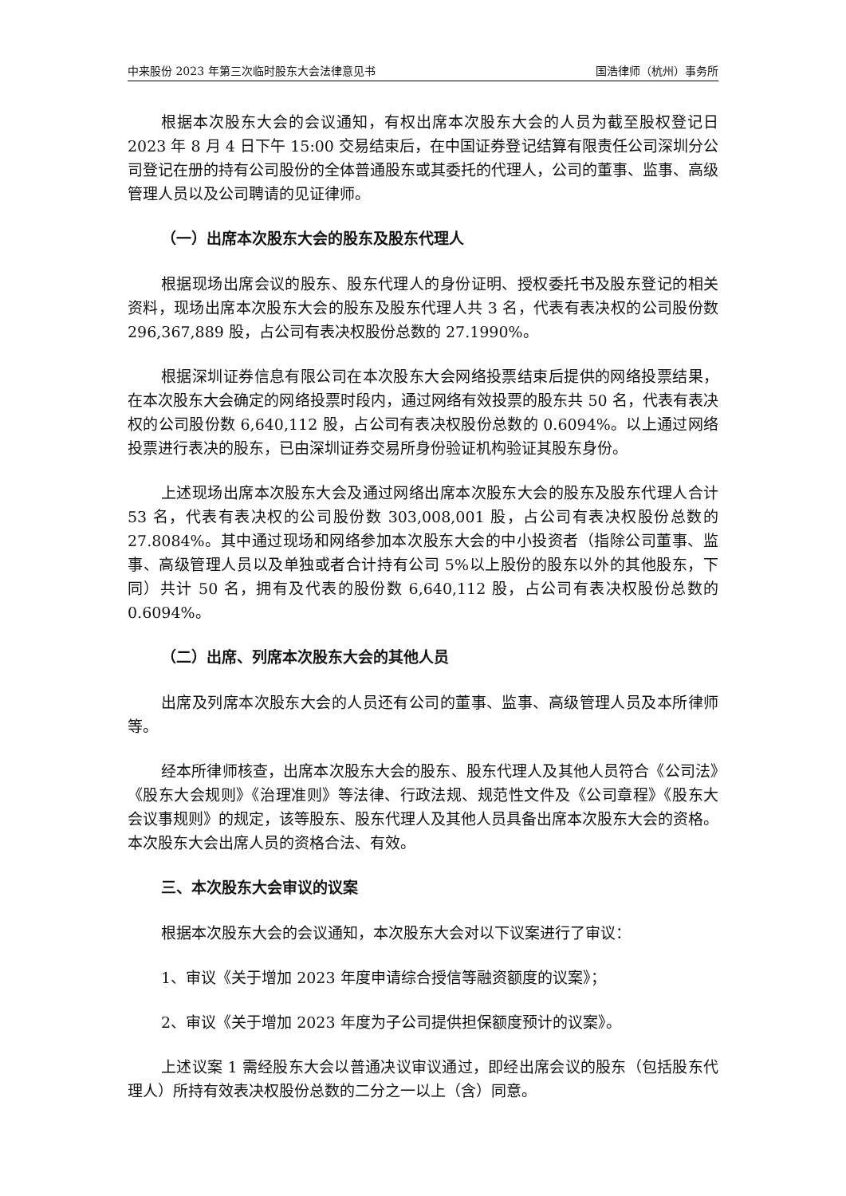中来股份 2023 年第三次临时股东大会法律意见书 国浩律师（杭州）事务所
根据本次股东大会的会议通知，有权出席本次股东大会的人员为截至股权登记日 2023 年 8 月 4 日下午 15:00 交易结束后，在中国证券登记结算有限责任公司深圳分公司登记在册的持有公司股份的全体普通股东或其委托的代理人，公司的董事、监事、高级管理人员以及公司聘请的见证律师。
（一）出席本次股东大会的股东及股东代理人
根据现场出席会议的股东、股东代理人的身份证明、授权委托书及股东登记的相关资料，现场出席本次股东大会的股东及股东代理人共 3 名，代表有表决权的公司股份数 296,367,889 股，占公司有表决权股份总数的 27.1990%。
根据深圳证券信息有限公司在本次股东大会网络投票结束后提供的网络投票结果，在本次股东大会确定的网络投票时段内，通过网络有效投票的股东共 50 名，代表有表决权的公司股份数 6,640,112 股，占公司有表决权股份总数的 0.6094%。以上通过网络投票进行表决的股东，已由深圳证券交易所身份验证机构验证其股东身份。
上述现场出席本次股东大会及通过网络出席本次股东大会的股东及股东代理人合计 53 名，代表有表决权的公司股份数 303,008,001 股，占公司有表决权股份总数的 27.8084%。其中通过现场和网络参加本次股东大会的中小投资者（指除公司董事、监事、高级管理人员以及单独或者合计持有公司 5%以上股份的股东以外的其他股东，下同）共计 50 名，拥有及代表的股份数 6,640,112 股，占公司有表决权股份总数的 0.6094%。
（二）出席、列席本次股东大会的其他人员
出席及列席本次股东大会的人员还有公司的董事、监事、高级管理人员及本所律师等。
经本所律师核查，出席本次股东大会的股东、股东代理人及其他人员符合《公司法》《股东大会规则》《治理准则》等法律、行政法规、规范性文件及《公司章程》《股东大会议事规则》的规定，该等股东、股东代理人及其他人员具备出席本次股东大会的资格。本次股东大会出席人员的资格合法、有效。
三、本次股东大会审议的议案
根据本次股东大会的会议通知，本次股东大会对以下议案进行了审议：
1、审议《关于增加 2023 年度申请综合授信等融资额度的议案》；
2、审议《关于增加 2023 年度为子公司提供担保额度预计的议案》。
上述议案 1 需经股东大会以普通决议审议通过，即经出席会议的股东（包括股东代理人）所持有效表决权股份总数的二分之一以上（含）同意。